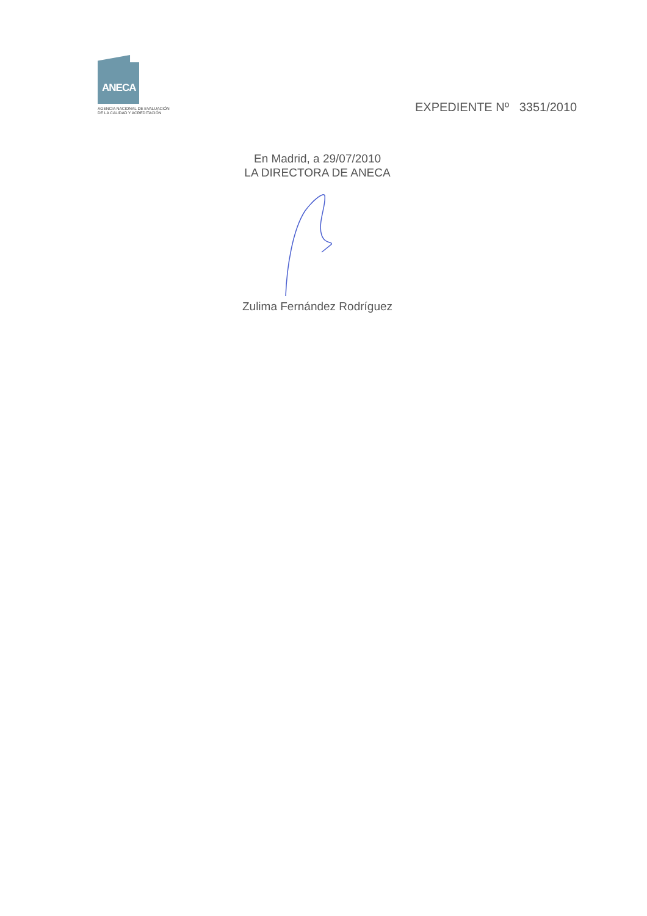ANECA
AGENCIA NACIONAL DE EVALUACIÓN
DE LA CALIDAD Y ACREDITACIÓN
EXPEDIENTE Nº 3351/2010
En Madrid, a 29/07/2010
LA DIRECTORA DE ANECA
Zulima Fernández Rodríguez